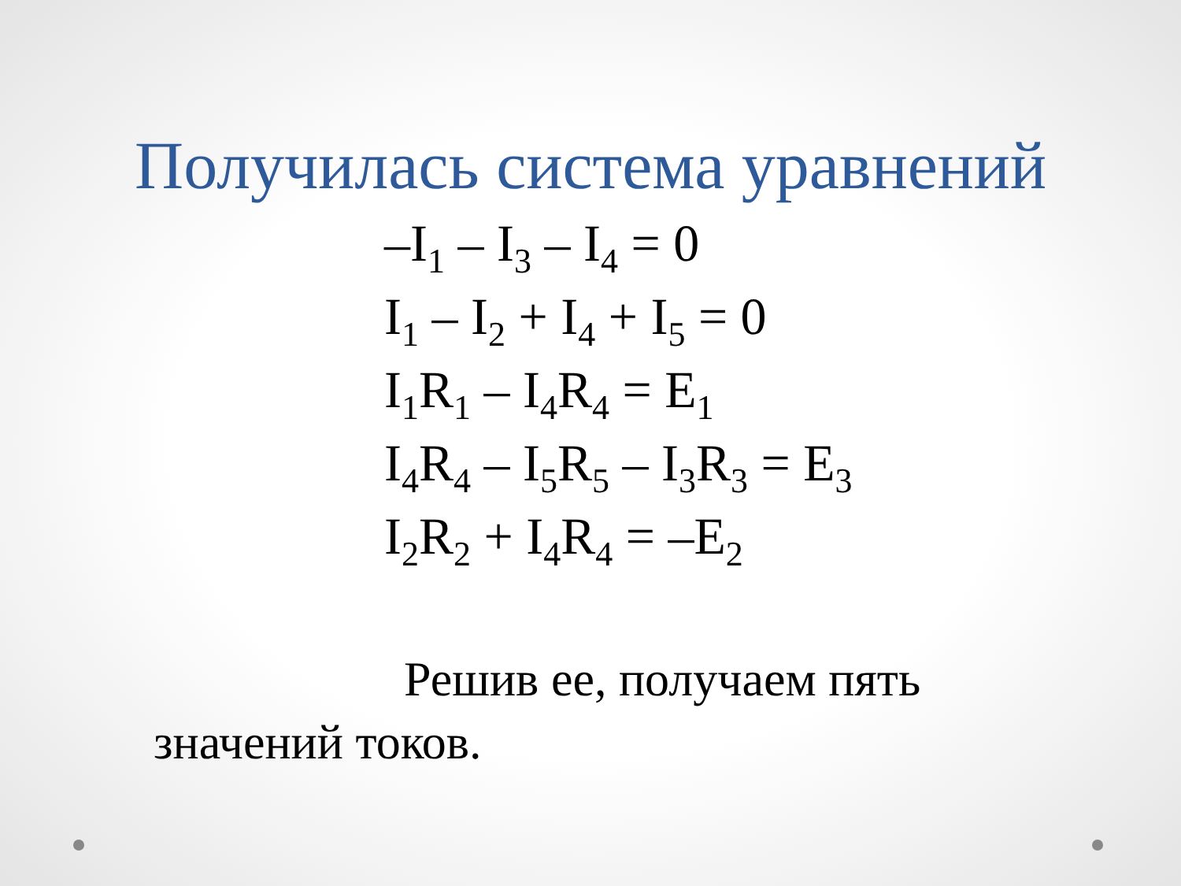Получилась система уравнений
–I<sub>1</sub> – I<sub>3</sub> – I<sub>4</sub> = 0
I<sub>1</sub> – I<sub>2</sub> + I<sub>4</sub> + I<sub>5</sub> = 0
I<sub>1</sub>R<sub>1</sub> – I<sub>4</sub>R<sub>4</sub> = E<sub>1</sub>
I<sub>4</sub>R<sub>4</sub> – I<sub>5</sub>R<sub>5</sub> – I<sub>3</sub>R<sub>3</sub> = E<sub>3</sub>
I<sub>2</sub>R<sub>2</sub> + I<sub>4</sub>R<sub>4</sub> = –E<sub>2</sub>
Решив ее, получаем пять значений токов.